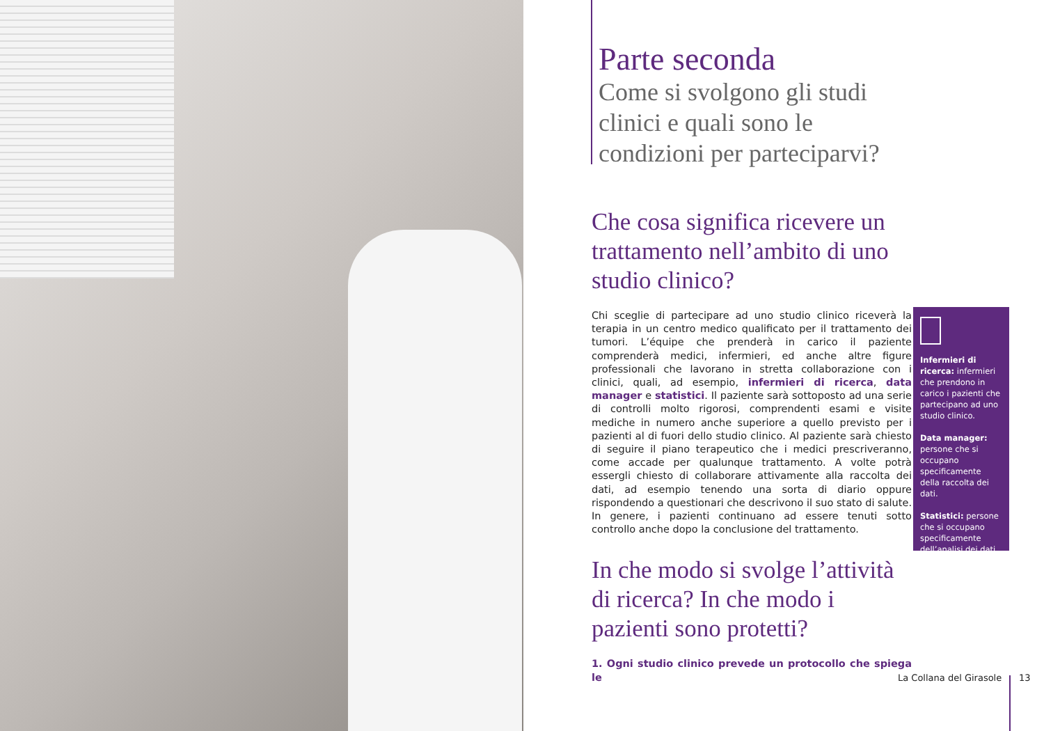Parte seconda
Come si svolgono gli studi clinici e quali sono le condizioni per parteciparvi?
Che cosa significa ricevere un trattamento nell’ambito di uno studio clinico?
Chi sceglie di partecipare ad uno studio clinico riceverà la terapia in un centro medico qualificato per il trattamento dei tumori. L’équipe che prenderà in carico il paziente comprenderà medici, infermieri, ed anche altre figure professionali che lavorano in stretta collaborazione con i clinici, quali, ad esempio, infermieri di ricerca, data manager e statistici. Il paziente sarà sottoposto ad una serie di controlli molto rigorosi, comprendenti esami e visite mediche in numero anche superiore a quello previsto per i pazienti al di fuori dello studio clinico. Al paziente sarà chiesto di seguire il piano terapeutico che i medici prescriveranno, come accade per qualunque trattamento. A volte potrà essergli chiesto di collaborare attivamente alla raccolta dei dati, ad esempio tenendo una sorta di diario oppure rispondendo a questionari che descrivono il suo stato di salute. In genere, i pazienti continuano ad essere tenuti sotto controllo anche dopo la conclusione del trattamento.
In che modo si svolge l’attività di ricerca? In che modo i pazienti sono protetti?
1. Ogni studio clinico prevede un protocollo che spiega le
Infermieri di ricerca: infermieri che prendono in carico i pazienti che partecipano ad uno studio clinico.
Data manager: persone che si occupano specificamente della raccolta dei dati.
Statistici: persone che si occupano specificamente dell’analisi dei dati.
La Collana del Girasole 13